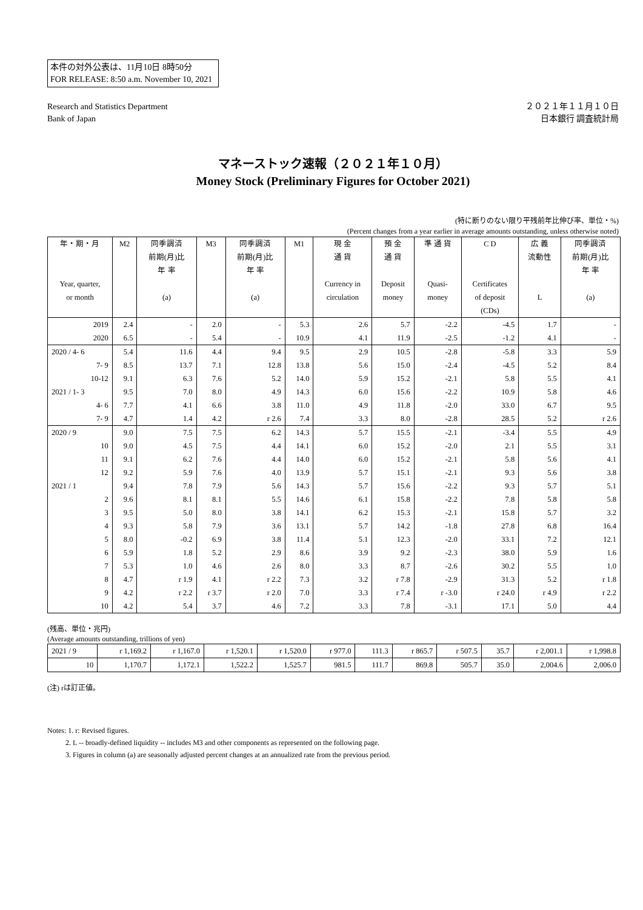本件の対外公表は、11月10日 8時50分
FOR RELEASE: 8:50 a.m. November 10, 2021
Research and Statistics Department
Bank of Japan
２０２１年１１月１０日
日本銀行 調査統計局
マネーストック速報（２０２１年１０月）
Money Stock (Preliminary Figures for October 2021)
(特に断りのない限り平残前年比伸び率、単位・%)
(Percent changes from a year earlier in average amounts outstanding, unless otherwise noted)
| 年・期・月 Year, quarter, or month | M2 | 同季調済 前期(月)比 年 率 (a) | M3 | 同季調済 前期(月)比 年 率 (a) | M1 | 現 金 通 貨 Currency in circulation | 預 金 通 貨 Deposit money | 準 通 貨 Quasi- money | C D Certificates of deposit (CDs) | 広 義 流動性 L | 同季調済 前期(月)比 年 率 (a) |
| --- | --- | --- | --- | --- | --- | --- | --- | --- | --- | --- | --- |
| 2019 | 2.4 | - | 2.0 | - | 5.3 | 2.6 | 5.7 | -2.2 | -4.5 | 1.7 | - |
| 2020 | 6.5 | - | 5.4 | - | 10.9 | 4.1 | 11.9 | -2.5 | -1.2 | 4.1 | - |
| 2020 / 4- 6 | 5.4 | 11.6 | 4.4 | 9.4 | 9.5 | 2.9 | 10.5 | -2.8 | -5.8 | 3.3 | 5.9 |
| 7- 9 | 8.5 | 13.7 | 7.1 | 12.8 | 13.8 | 5.6 | 15.0 | -2.4 | -4.5 | 5.2 | 8.4 |
| 10-12 | 9.1 | 6.3 | 7.6 | 5.2 | 14.0 | 5.9 | 15.2 | -2.1 | 5.8 | 5.5 | 4.1 |
| 2021 / 1- 3 | 9.5 | 7.0 | 8.0 | 4.9 | 14.3 | 6.0 | 15.6 | -2.2 | 10.9 | 5.8 | 4.6 |
| 4- 6 | 7.7 | 4.1 | 6.6 | 3.8 | 11.0 | 4.9 | 11.8 | -2.0 | 33.0 | 6.7 | 9.5 |
| 7- 9 | 4.7 | 1.4 | 4.2 | r 2.6 | 7.4 | 3.3 | 8.0 | -2.8 | 28.5 | 5.2 | r 2.6 |
| 2020 / 9 | 9.0 | 7.5 | 7.5 | 6.2 | 14.3 | 5.7 | 15.5 | -2.1 | -3.4 | 5.5 | 4.9 |
| 10 | 9.0 | 4.5 | 7.5 | 4.4 | 14.1 | 6.0 | 15.2 | -2.0 | 2.1 | 5.5 | 3.1 |
| 11 | 9.1 | 6.2 | 7.6 | 4.4 | 14.0 | 6.0 | 15.2 | -2.1 | 5.8 | 5.6 | 4.1 |
| 12 | 9.2 | 5.9 | 7.6 | 4.0 | 13.9 | 5.7 | 15.1 | -2.1 | 9.3 | 5.6 | 3.8 |
| 2021 / 1 | 9.4 | 7.8 | 7.9 | 5.6 | 14.3 | 5.7 | 15.6 | -2.2 | 9.3 | 5.7 | 5.1 |
| 2 | 9.6 | 8.1 | 8.1 | 5.5 | 14.6 | 6.1 | 15.8 | -2.2 | 7.8 | 5.8 | 5.8 |
| 3 | 9.5 | 5.0 | 8.0 | 3.8 | 14.1 | 6.2 | 15.3 | -2.1 | 15.8 | 5.7 | 3.2 |
| 4 | 9.3 | 5.8 | 7.9 | 3.6 | 13.1 | 5.7 | 14.2 | -1.8 | 27.8 | 6.8 | 16.4 |
| 5 | 8.0 | -0.2 | 6.9 | 3.8 | 11.4 | 5.1 | 12.3 | -2.0 | 33.1 | 7.2 | 12.1 |
| 6 | 5.9 | 1.8 | 5.2 | 2.9 | 8.6 | 3.9 | 9.2 | -2.3 | 38.0 | 5.9 | 1.6 |
| 7 | 5.3 | 1.0 | 4.6 | 2.6 | 8.0 | 3.3 | 8.7 | -2.6 | 30.2 | 5.5 | 1.0 |
| 8 | 4.7 | r 1.9 | 4.1 | r 2.2 | 7.3 | 3.2 | r 7.8 | -2.9 | 31.3 | 5.2 | r 1.8 |
| 9 | 4.2 | r 2.2 | r 3.7 | r 2.0 | 7.0 | 3.3 | r 7.4 | r -3.0 | r 24.0 | r 4.9 | r 2.2 |
| 10 | 4.2 | 5.4 | 3.7 | 4.6 | 7.2 | 3.3 | 7.8 | -3.1 | 17.1 | 5.0 | 4.4 |
(残高、単位・兆円)
(Average amounts outstanding, trillions of yen)
| 2021 / 9 | r 1,169.2 | r 1,167.0 | r 1,520.1 | r 1,520.0 | r 977.0 | 111.3 | r 865.7 | r 507.5 | 35.7 | r 2,001.1 | r 1,998.8 |
| 10 | 1,170.7 | 1,172.1 | 1,522.2 | 1,525.7 | 981.5 | 111.7 | 869.8 | 505.7 | 35.0 | 2,004.6 | 2,006.0 |
(注) rは訂正値。
Notes: 1. r: Revised figures.
2. L -- broadly-defined liquidity -- includes M3 and other components as represented on the following page.
3. Figures in column (a) are seasonally adjusted percent changes at an annualized rate from the previous period.